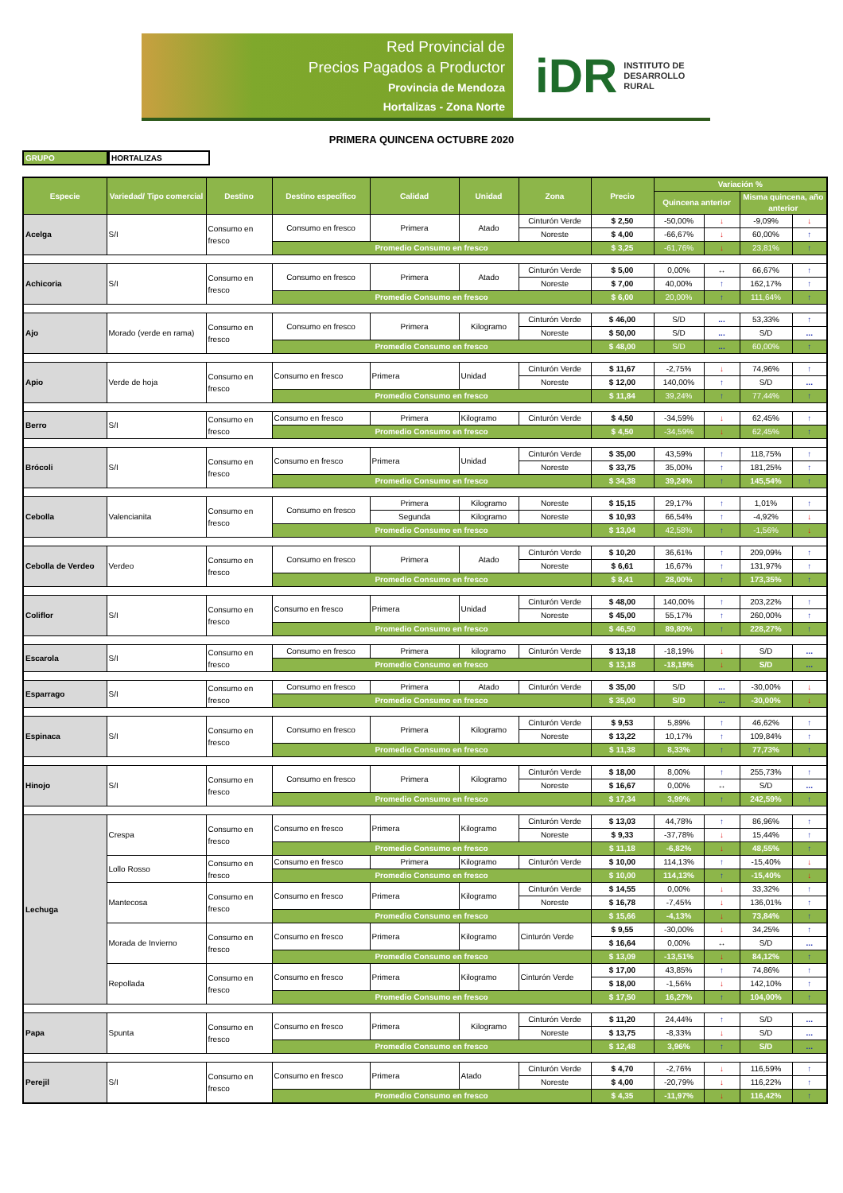Red Provincial de
Precios Pagados a Productor
Provincia de Mendoza
Hortalizas - Zona Norte
iDR INSTITUTO DE
DESARROLLO
RURAL
PRIMERA QUINCENA OCTUBRE 2020
GRUPO HORTALIZAS
| Especie | Variedad/ Tipo comercial | Destino | Destino específico | Calidad | Unidad | Zona | Precio | Variación % | | | |
| --- | --- | --- | --- | --- | --- | --- | --- | --- | --- | --- | --- |
| | | | | | | | | Quincena anterior | | Misma quincena, año anterior | |
| Acelga | S/I | Consumo en fresco | Consumo en fresco | Primera | Atado | Cinturón Verde | $ 2,50 | -50,00% | ↓ | -9,09% | ↓ |
| | | | | | | Noreste | $ 4,00 | -66,67% | ↓ | 60,00% | ↑ |
| | | | Promedio Consumo en fresco | | | | $ 3,25 | -61,76% | ↓ | 23,81% | ↑ |
| Achicoria | S/I | Consumo en fresco | Consumo en fresco | Primera | Atado | Cinturón Verde | $ 5,00 | 0,00% | ↔ | 66,67% | ↑ |
| | | | | | | Noreste | $ 7,00 | 40,00% | ↑ | 162,17% | ↑ |
| | | | Promedio Consumo en fresco | | | | $ 6,00 | 20,00% | ↑ | 111,64% | ↑ |
| Ajo | Morado (verde en rama) | Consumo en fresco | Consumo en fresco | Primera | Kilogramo | Cinturón Verde | $ 46,00 | S/D | ... | 53,33% | ↑ |
| | | | | | | Noreste | $ 50,00 | S/D | ... | S/D | ... |
| | | | Promedio Consumo en fresco | | | | $ 48,00 | S/D | ... | 60,00% | ↑ |
| Apio | Verde de hoja | Consumo en fresco | Consumo en fresco | Primera | Unidad | Cinturón Verde | $ 11,67 | -2,75% | ↓ | 74,96% | ↑ |
| | | | | | | Noreste | $ 12,00 | 140,00% | ↑ | S/D | ... |
| | | | Promedio Consumo en fresco | | | | $ 11,84 | 39,24% | ↑ | 77,44% | ↑ |
| Berro | S/I | Consumo en fresco | Consumo en fresco | Primera | Kilogramo | Cinturón Verde | $ 4,50 | -34,59% | ↓ | 62,45% | ↑ |
| | | | Promedio Consumo en fresco | | | | $ 4,50 | -34,59% | ↓ | 62,45% | ↑ |
| Brócoli | S/I | Consumo en fresco | Consumo en fresco | Primera | Unidad | Cinturón Verde | $ 35,00 | 43,59% | ↑ | 118,75% | ↑ |
| | | | | | | Noreste | $ 33,75 | 35,00% | ↑ | 181,25% | ↑ |
| | | | Promedio Consumo en fresco | | | | $ 34,38 | 39,24% | ↑ | 145,54% | ↑ |
| Cebolla | Valencianita | Consumo en fresco | Consumo en fresco | Primera | Kilogramo | Noreste | $ 15,15 | 29,17% | ↑ | 1,01% | ↑ |
| | | | | Segunda | Kilogramo | Noreste | $ 10,93 | 66,54% | ↑ | -4,92% | ↓ |
| | | | Promedio Consumo en fresco | | | | $ 13,04 | 42,58% | ↑ | -1,56% | ↓ |
| Cebolla de Verdeo | Verdeo | Consumo en fresco | Consumo en fresco | Primera | Atado | Cinturón Verde | $ 10,20 | 36,61% | ↑ | 209,09% | ↑ |
| | | | | | | Noreste | $ 6,61 | 16,67% | ↑ | 131,97% | ↑ |
| | | | Promedio Consumo en fresco | | | | $ 8,41 | 28,00% | ↑ | 173,35% | ↑ |
| Coliflor | S/I | Consumo en fresco | Consumo en fresco | Primera | Unidad | Cinturón Verde | $ 48,00 | 140,00% | ↑ | 203,22% | ↑ |
| | | | | | | Noreste | $ 45,00 | 55,17% | ↑ | 260,00% | ↑ |
| | | | Promedio Consumo en fresco | | | | $ 46,50 | 89,80% | ↑ | 228,27% | ↑ |
| Escarola | S/I | Consumo en fresco | Consumo en fresco | Primera | kilogramo | Cinturón Verde | $ 13,18 | -18,19% | ↓ | S/D | ... |
| | | | Promedio Consumo en fresco | | | | $ 13,18 | -18,19% | ↓ | S/D | ... |
| Esparrago | S/I | Consumo en fresco | Consumo en fresco | Primera | Atado | Cinturón Verde | $ 35,00 | S/D | ... | -30,00% | ↓ |
| | | | Promedio Consumo en fresco | | | | $ 35,00 | S/D | ... | -30,00% | ↓ |
| Espinaca | S/I | Consumo en fresco | Consumo en fresco | Primera | Kilogramo | Cinturón Verde | $ 9,53 | 5,89% | ↑ | 46,62% | ↑ |
| | | | | | | Noreste | $ 13,22 | 10,17% | ↑ | 109,84% | ↑ |
| | | | Promedio Consumo en fresco | | | | $ 11,38 | 8,33% | ↑ | 77,73% | ↑ |
| Hinojo | S/I | Consumo en fresco | Consumo en fresco | Primera | Kilogramo | Cinturón Verde | $ 18,00 | 8,00% | ↑ | 255,73% | ↑ |
| | | | | | | Noreste | $ 16,67 | 0,00% | ↔ | S/D | ... |
| | | | Promedio Consumo en fresco | | | | $ 17,34 | 3,99% | ↑ | 242,59% | ↑ |
| Lechuga | Crespa | Consumo en fresco | Consumo en fresco | Primera | Kilogramo | Cinturón Verde | $ 13,03 | 44,78% | ↑ | 86,96% | ↑ |
| | | | | | | Noreste | $ 9,33 | -37,78% | ↓ | 15,44% | ↑ |
| | | | Promedio Consumo en fresco | | | | $ 11,18 | -6,82% | ↓ | 48,55% | ↑ |
| | Lollo Rosso | Consumo en fresco | Consumo en fresco | Primera | Kilogramo | Cinturón Verde | $ 10,00 | 114,13% | ↑ | -15,40% | ↓ |
| | | | Promedio Consumo en fresco | | | | $ 10,00 | 114,13% | ↑ | -15,40% | ↓ |
| | Mantecosa | Consumo en fresco | Consumo en fresco | Primera | Kilogramo | Cinturón Verde | $ 14,55 | 0,00% | ↓ | 33,32% | ↑ |
| | | | | | | Noreste | $ 16,78 | -7,45% | ↓ | 136,01% | ↑ |
| | | | Promedio Consumo en fresco | | | | $ 15,66 | -4,13% | ↓ | 73,84% | ↑ |
| | Morada de Invierno | Consumo en fresco | Consumo en fresco | Primera | Kilogramo | Cinturón Verde | $ 9,55 | -30,00% | ↓ | 34,25% | ↑ |
| | | | | | | | $ 16,64 | 0,00% | ↔ | S/D | ... |
| | | | Promedio Consumo en fresco | | | | $ 13,09 | -13,51% | ↓ | 84,12% | ↑ |
| | Repollada | Consumo en fresco | Consumo en fresco | Primera | Kilogramo | Cinturón Verde | $ 17,00 | 43,85% | ↑ | 74,86% | ↑ |
| | | | | | | | $ 18,00 | -1,56% | ↓ | 142,10% | ↑ |
| | | | Promedio Consumo en fresco | | | | $ 17,50 | 16,27% | ↑ | 104,00% | ↑ |
| Papa | Spunta | Consumo en fresco | Consumo en fresco | Primera | Kilogramo | Cinturón Verde | $ 11,20 | 24,44% | ↑ | S/D | ... |
| | | | | | | Noreste | $ 13,75 | -8,33% | ↓ | S/D | ... |
| | | | Promedio Consumo en fresco | | | | $ 12,48 | 3,96% | ↑ | S/D | ... |
| Perejil | S/I | Consumo en fresco | Consumo en fresco | Primera | Atado | Cinturón Verde | $ 4,70 | -2,76% | ↓ | 116,59% | ↑ |
| | | | | | | Noreste | $ 4,00 | -20,79% | ↓ | 116,22% | ↑ |
| | | | Promedio Consumo en fresco | | | | $ 4,35 | -11,97% | ↓ | 116,42% | ↑ |